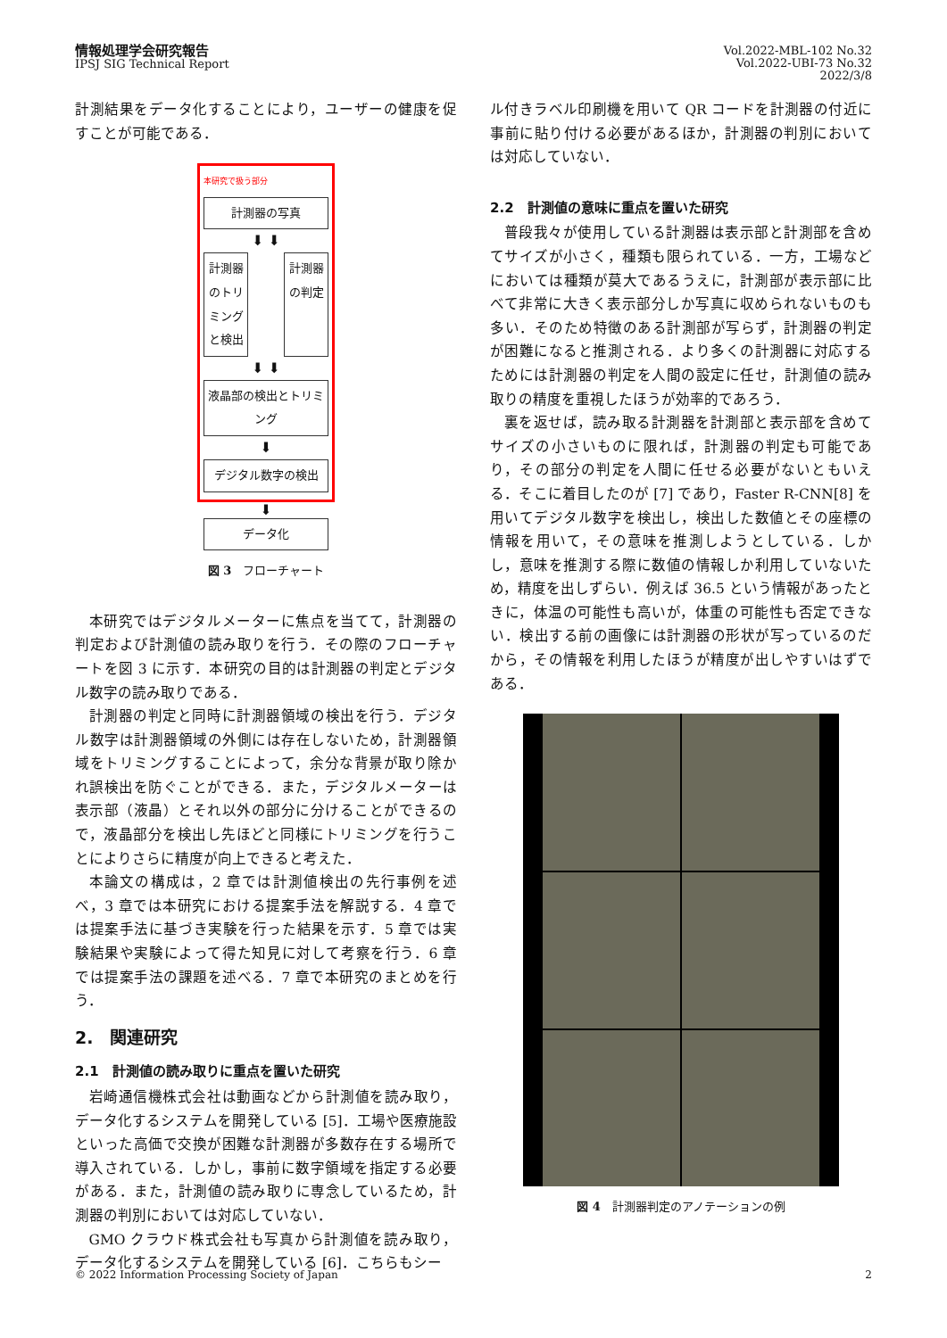情報処理学会研究報告
IPSJ SIG Technical Report
Vol.2022-MBL-102 No.32
Vol.2022-UBI-73 No.32
2022/3/8
計測結果をデータ化することにより，ユーザーの健康を促すことが可能である．
本研究で扱う部分
計測器の写真
⬇ ⬇
計測器のトリミングと検出
計測器の判定
⬇ ⬇
液晶部の検出とトリミング
⬇
デジタル数字の検出
⬇
データ化
図 3　フローチャート
本研究ではデジタルメーターに焦点を当てて，計測器の判定および計測値の読み取りを行う．その際のフローチャートを図 3 に示す．本研究の目的は計測器の判定とデジタル数字の読み取りである．
計測器の判定と同時に計測器領域の検出を行う．デジタル数字は計測器領域の外側には存在しないため，計測器領域をトリミングすることによって，余分な背景が取り除かれ誤検出を防ぐことができる．また，デジタルメーターは表示部（液晶）とそれ以外の部分に分けることができるので，液晶部分を検出し先ほどと同様にトリミングを行うことによりさらに精度が向上できると考えた．
本論文の構成は，2 章では計測値検出の先行事例を述べ，3 章では本研究における提案手法を解説する．4 章では提案手法に基づき実験を行った結果を示す．5 章では実験結果や実験によって得た知見に対して考察を行う．6 章では提案手法の課題を述べる．7 章で本研究のまとめを行う．
2.　関連研究
2.1　計測値の読み取りに重点を置いた研究
岩崎通信機株式会社は動画などから計測値を読み取り，データ化するシステムを開発している [5]．工場や医療施設といった高価で交換が困難な計測器が多数存在する場所で導入されている．しかし，事前に数字領域を指定する必要がある．また，計測値の読み取りに専念しているため，計測器の判別においては対応していない．
GMO クラウド株式会社も写真から計測値を読み取り，データ化するシステムを開発している [6]．こちらもシー
ル付きラベル印刷機を用いて QR コードを計測器の付近に事前に貼り付ける必要があるほか，計測器の判別においては対応していない．
2.2　計測値の意味に重点を置いた研究
普段我々が使用している計測器は表示部と計測部を含めてサイズが小さく，種類も限られている．一方，工場などにおいては種類が莫大であるうえに，計測部が表示部に比べて非常に大きく表示部分しか写真に収められないものも多い．そのため特徴のある計測部が写らず，計測器の判定が困難になると推測される．より多くの計測器に対応するためには計測器の判定を人間の設定に任せ，計測値の読み取りの精度を重視したほうが効率的であろう．
裏を返せば，読み取る計測器を計測部と表示部を含めてサイズの小さいものに限れば，計測器の判定も可能であり，その部分の判定を人間に任せる必要がないともいえる．そこに着目したのが [7] であり，Faster R-CNN[8] を用いてデジタル数字を検出し，検出した数値とその座標の情報を用いて，その意味を推測しようとしている．しかし，意味を推測する際に数値の情報しか利用していないため，精度を出しずらい．例えば 36.5 という情報があったときに，体温の可能性も高いが，体重の可能性も否定できない．検出する前の画像には計測器の形状が写っているのだから，その情報を利用したほうが精度が出しやすいはずである．
図 4　計測器判定のアノテーションの例
© 2022 Information Processing Society of Japan 2